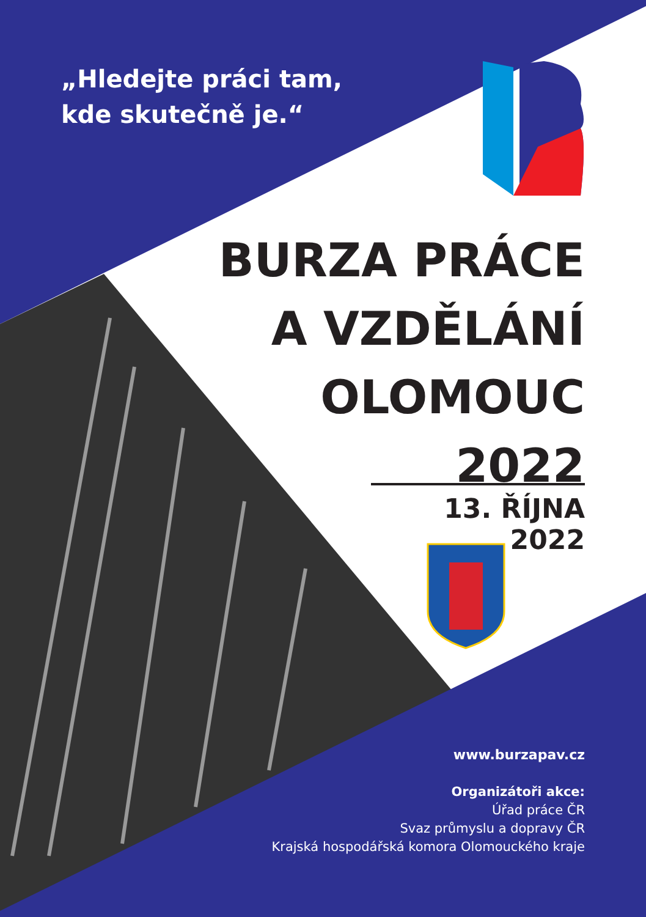„Hledejte práci tam,
kde skutečně je.“
BURZA PRÁCE
A VZDĚLÁNÍ
OLOMOUC
2022
13. ŘÍJNA 2022
www.burzapav.cz
Organizátoři akce:
Úřad práce ČR
Svaz průmyslu a dopravy ČR
Krajská hospodářská komora Olomouckého kraje